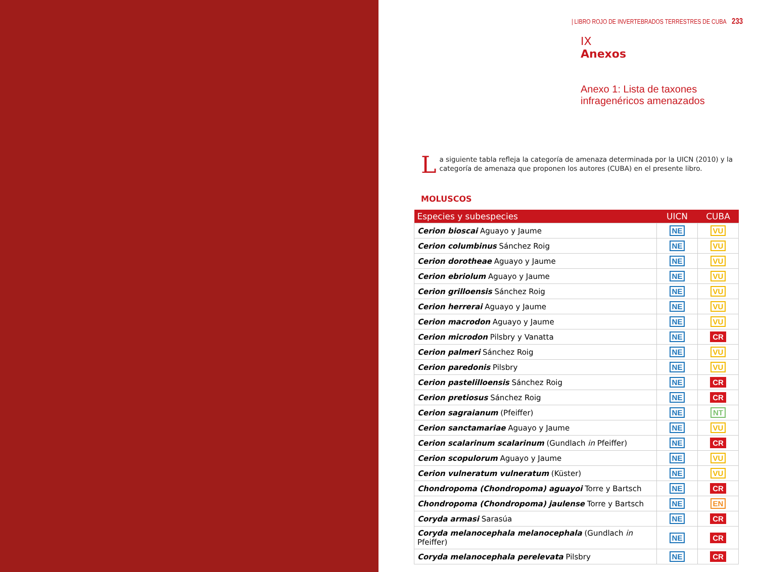| LIBRO ROJO DE INVERTEBRADOS TERRESTRES DE CUBA 233
IX
Anexos
Anexo 1: Lista de taxones
infragenéricos amenazados
La siguiente tabla refleja la categoría de amenaza determinada por la UICN (2010) y la categoría de amenaza que proponen los autores (CUBA) en el presente libro.
MOLUSCOS
| Especies y subespecies | UICN | CUBA |
| --- | --- | --- |
| Cerion bioscai Aguayo y Jaume | NE | VU |
| Cerion columbinus Sánchez Roig | NE | VU |
| Cerion dorotheae Aguayo y Jaume | NE | VU |
| Cerion ebriolum Aguayo y Jaume | NE | VU |
| Cerion grilloensis Sánchez Roig | NE | VU |
| Cerion herrerai Aguayo y Jaume | NE | VU |
| Cerion macrodon Aguayo y Jaume | NE | VU |
| Cerion microdon Pilsbry y Vanatta | NE | CR |
| Cerion palmeri Sánchez Roig | NE | VU |
| Cerion paredonis Pilsbry | NE | VU |
| Cerion pastelilloensis Sánchez Roig | NE | CR |
| Cerion pretiosus Sánchez Roig | NE | CR |
| Cerion sagraianum (Pfeiffer) | NE | NT |
| Cerion sanctamariae Aguayo y Jaume | NE | VU |
| Cerion scalarinum scalarinum (Gundlach in Pfeiffer) | NE | CR |
| Cerion scopulorum Aguayo y Jaume | NE | VU |
| Cerion vulneratum vulneratum (Küster) | NE | VU |
| Chondropoma (Chondropoma) aguayoi Torre y Bartsch | NE | CR |
| Chondropoma (Chondropoma) jaulense Torre y Bartsch | NE | EN |
| Coryda armasi Sarasúa | NE | CR |
| Coryda melanocephala melanocephala (Gundlach in Pfeiffer) | NE | CR |
| Coryda melanocephala perelevata Pilsbry | NE | CR |